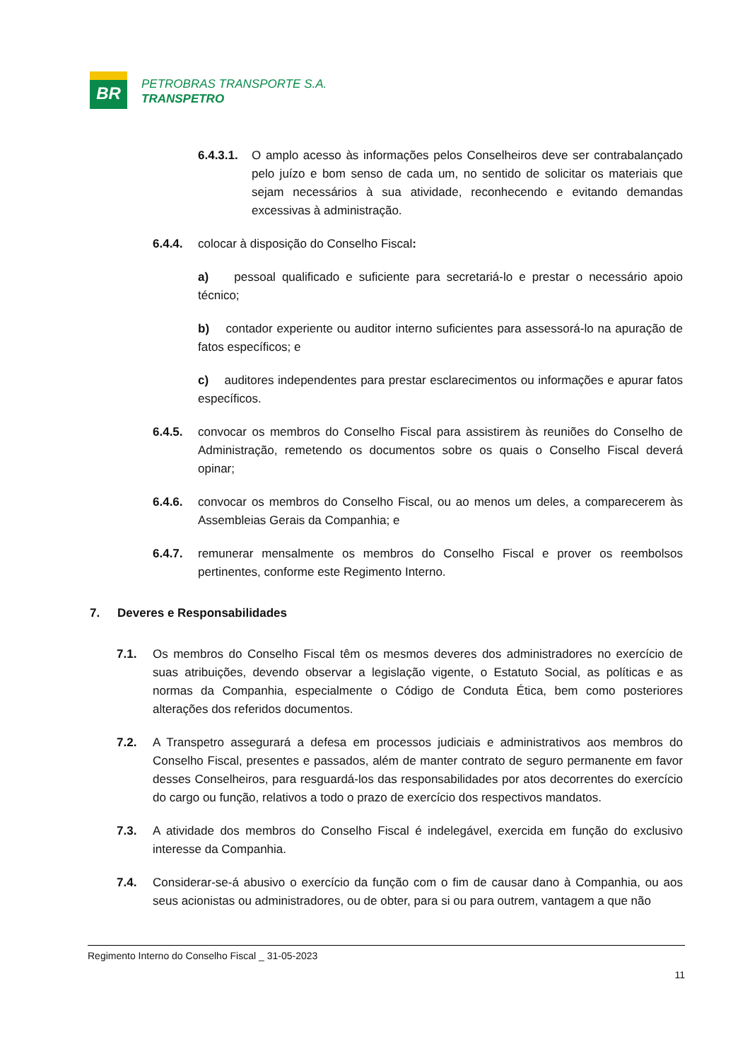BR
PETROBRAS TRANSPORTE S.A.
TRANSPETRO
6.4.3.1. O amplo acesso às informações pelos Conselheiros deve ser contrabalançado pelo juízo e bom senso de cada um, no sentido de solicitar os materiais que sejam necessários à sua atividade, reconhecendo e evitando demandas excessivas à administração.
6.4.4. colocar à disposição do Conselho Fiscal:
a) pessoal qualificado e suficiente para secretariá-lo e prestar o necessário apoio técnico;
b) contador experiente ou auditor interno suficientes para assessorá-lo na apuração de fatos específicos; e
c) auditores independentes para prestar esclarecimentos ou informações e apurar fatos específicos.
6.4.5. convocar os membros do Conselho Fiscal para assistirem às reuniões do Conselho de Administração, remetendo os documentos sobre os quais o Conselho Fiscal deverá opinar;
6.4.6. convocar os membros do Conselho Fiscal, ou ao menos um deles, a comparecerem às Assembleias Gerais da Companhia; e
6.4.7. remunerar mensalmente os membros do Conselho Fiscal e prover os reembolsos pertinentes, conforme este Regimento Interno.
7. Deveres e Responsabilidades
7.1. Os membros do Conselho Fiscal têm os mesmos deveres dos administradores no exercício de suas atribuições, devendo observar a legislação vigente, o Estatuto Social, as políticas e as normas da Companhia, especialmente o Código de Conduta Ética, bem como posteriores alterações dos referidos documentos.
7.2. A Transpetro assegurará a defesa em processos judiciais e administrativos aos membros do Conselho Fiscal, presentes e passados, além de manter contrato de seguro permanente em favor desses Conselheiros, para resguardá-los das responsabilidades por atos decorrentes do exercício do cargo ou função, relativos a todo o prazo de exercício dos respectivos mandatos.
7.3. A atividade dos membros do Conselho Fiscal é indelegável, exercida em função do exclusivo interesse da Companhia.
7.4. Considerar-se-á abusivo o exercício da função com o fim de causar dano à Companhia, ou aos seus acionistas ou administradores, ou de obter, para si ou para outrem, vantagem a que não
Regimento Interno do Conselho Fiscal _ 31-05-2023
11